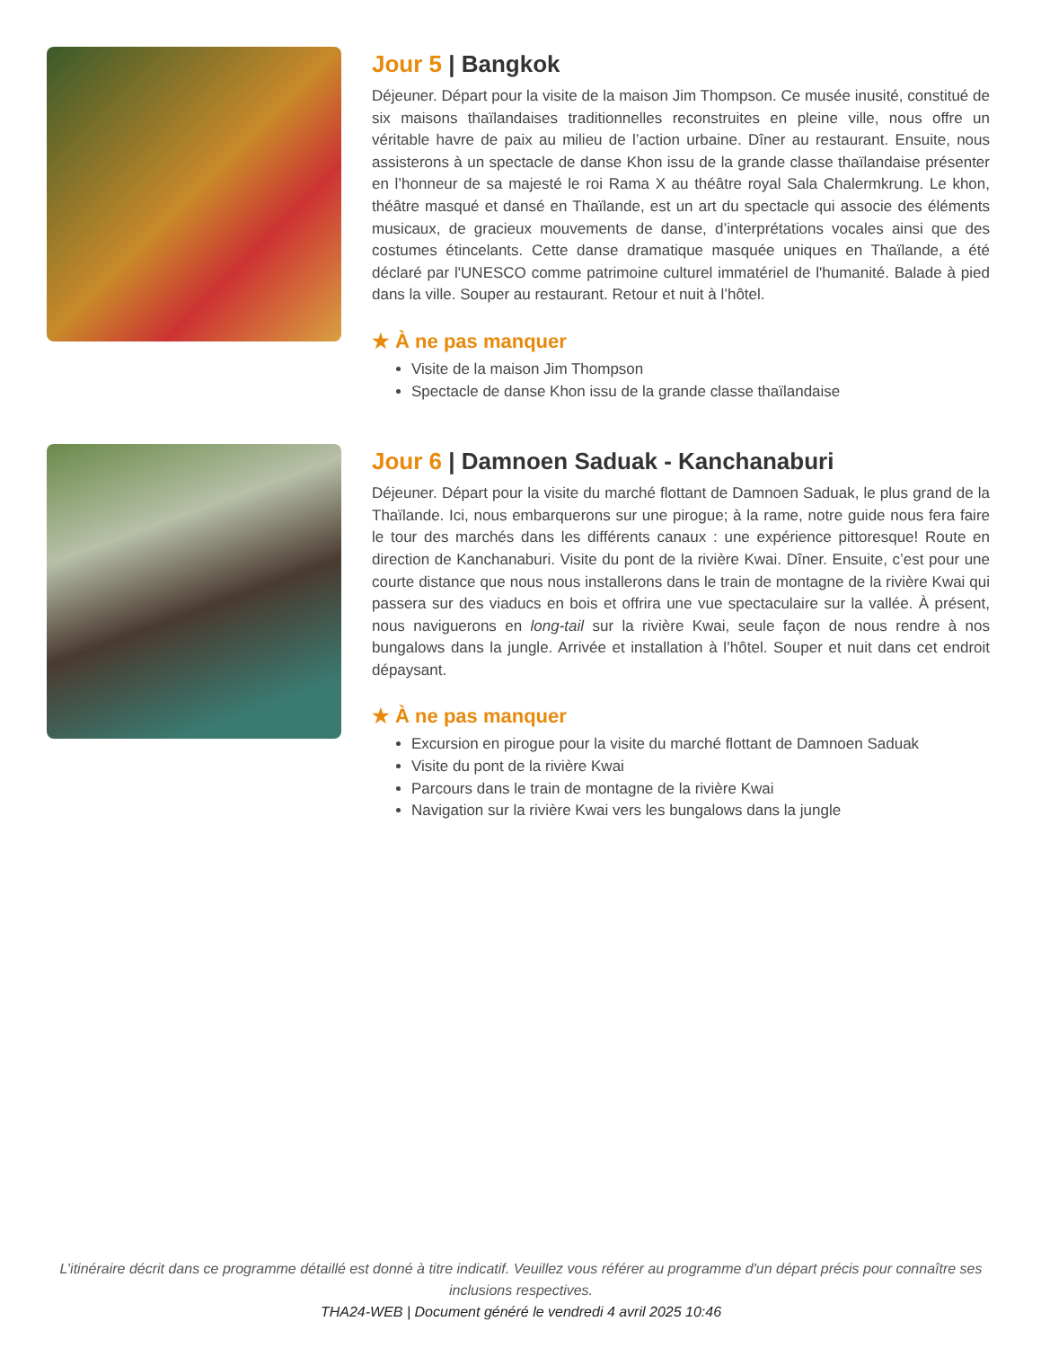Jour 5 | Bangkok
Déjeuner. Départ pour la visite de la maison Jim Thompson. Ce musée inusité, constitué de six maisons thaïlandaises traditionnelles reconstruites en pleine ville, nous offre un véritable havre de paix au milieu de l’action urbaine. Dîner au restaurant. Ensuite, nous assisterons à un spectacle de danse Khon issu de la grande classe thaïlandaise présenter en l’honneur de sa majesté le roi Rama X au théâtre royal Sala Chalermkrung. Le khon, théâtre masqué et dansé en Thaïlande, est un art du spectacle qui associe des éléments musicaux, de gracieux mouvements de danse, d’interprétations vocales ainsi que des costumes étincelants. Cette danse dramatique masquée uniques en Thaïlande, a été déclaré par l'UNESCO comme patrimoine culturel immatériel de l'humanité. Balade à pied dans la ville. Souper au restaurant. Retour et nuit à l’hôtel.
★ À ne pas manquer
Visite de la maison Jim Thompson
Spectacle de danse Khon issu de la grande classe thaïlandaise
Jour 6 | Damnoen Saduak - Kanchanaburi
Déjeuner. Départ pour la visite du marché flottant de Damnoen Saduak, le plus grand de la Thaïlande. Ici, nous embarquerons sur une pirogue; à la rame, notre guide nous fera faire le tour des marchés dans les différents canaux : une expérience pittoresque! Route en direction de Kanchanaburi. Visite du pont de la rivière Kwai. Dîner. Ensuite, c’est pour une courte distance que nous nous installerons dans le train de montagne de la rivière Kwai qui passera sur des viaducs en bois et offrira une vue spectaculaire sur la vallée. À présent, nous naviguerons en long-tail sur la rivière Kwai, seule façon de nous rendre à nos bungalows dans la jungle. Arrivée et installation à l’hôtel. Souper et nuit dans cet endroit dépaysant.
★ À ne pas manquer
Excursion en pirogue pour la visite du marché flottant de Damnoen Saduak
Visite du pont de la rivière Kwai
Parcours dans le train de montagne de la rivière Kwai
Navigation sur la rivière Kwai vers les bungalows dans la jungle
L’itinéraire décrit dans ce programme détaillé est donné à titre indicatif. Veuillez vous référer au programme d'un départ précis pour connaître ses inclusions respectives.
THA24-WEB | Document généré le vendredi 4 avril 2025 10:46